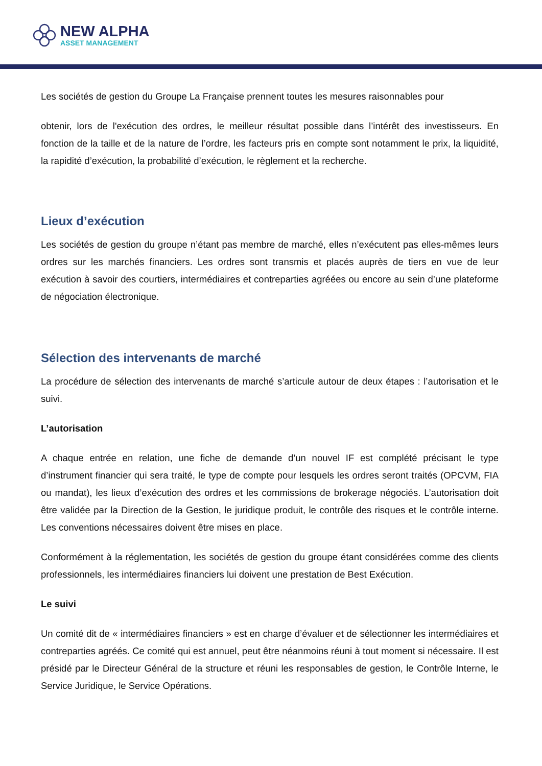NEW ALPHA
ASSET MANAGEMENT
Les sociétés de gestion du Groupe La Française prennent toutes les mesures raisonnables pour
obtenir, lors de l'exécution des ordres, le meilleur résultat possible dans l’intérêt des investisseurs. En fonction de la taille et de la nature de l’ordre, les facteurs pris en compte sont notamment le prix, la liquidité, la rapidité d’exécution, la probabilité d’exécution, le règlement et la recherche.
Lieux d’exécution
Les sociétés de gestion du groupe n’étant pas membre de marché, elles n’exécutent pas elles-mêmes leurs ordres sur les marchés financiers. Les ordres sont transmis et placés auprès de tiers en vue de leur exécution à savoir des courtiers, intermédiaires et contreparties agréées ou encore au sein d’une plateforme de négociation électronique.
Sélection des intervenants de marché
La procédure de sélection des intervenants de marché s’articule autour de deux étapes : l’autorisation et le suivi.
L’autorisation
A chaque entrée en relation, une fiche de demande d’un nouvel IF est complété précisant le type d’instrument financier qui sera traité, le type de compte pour lesquels les ordres seront traités (OPCVM, FIA ou mandat), les lieux d’exécution des ordres et les commissions de brokerage négociés. L’autorisation doit être validée par la Direction de la Gestion, le juridique produit, le contrôle des risques et le contrôle interne. Les conventions nécessaires doivent être mises en place.
Conformément à la réglementation, les sociétés de gestion du groupe étant considérées comme des clients professionnels, les intermédiaires financiers lui doivent une prestation de Best Exécution.
Le suivi
Un comité dit de « intermédiaires financiers » est en charge d’évaluer et de sélectionner les intermédiaires et contreparties agréés. Ce comité qui est annuel, peut être néanmoins réuni à tout moment si nécessaire. Il est présidé par le Directeur Général de la structure et réuni les responsables de gestion, le Contrôle Interne, le Service Juridique, le Service Opérations.